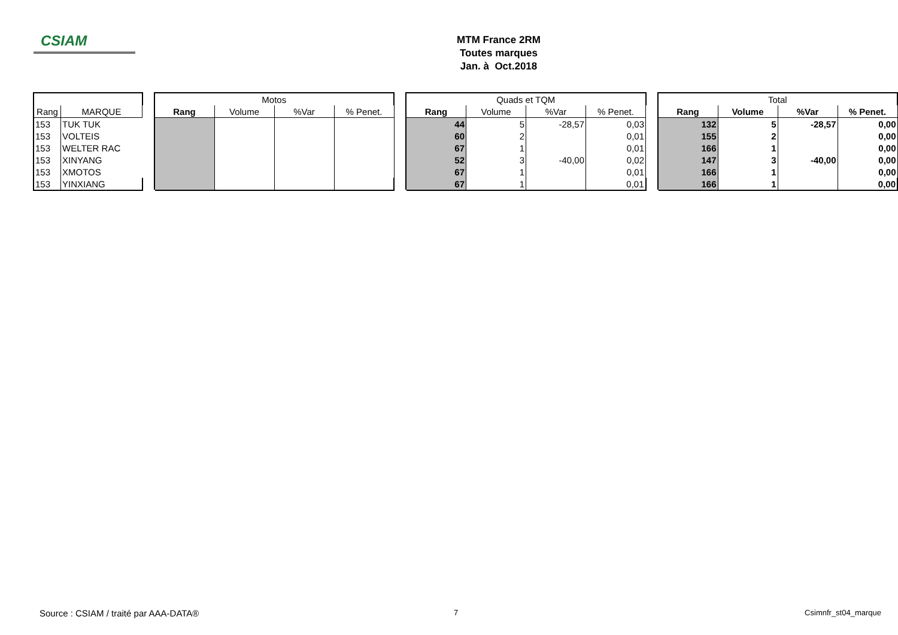CSIAM
MTM France 2RM
Toutes marques
Jan. à Oct.2018
| | | | Motos | | | | | Quads et TQM | | | | | Total | | | |
| Rang | MARQUE | | Rang | Volume | %Var | % Penet. | | Rang | Volume | %Var | % Penet. | | Rang | Volume | %Var | % Penet. |
| 153 | TUK TUK | | | | | | | 44 | 5 | -28,57 | 0,03 | | 132 | 5 | -28,57 | 0,00 |
| 153 | VOLTEIS | | | | | | | 60 | 2 | | 0,01 | | 155 | 2 | | 0,00 |
| 153 | WELTER RAC | | | | | | | 67 | 1 | | 0,01 | | 166 | 1 | | 0,00 |
| 153 | XINYANG | | | | | | | 52 | 3 | -40,00 | 0,02 | | 147 | 3 | -40,00 | 0,00 |
| 153 | XMOTOS | | | | | | | 67 | 1 | | 0,01 | | 166 | 1 | | 0,00 |
| 153 | YINXIANG | | | | | | | 67 | 1 | | 0,01 | | 166 | 1 | | 0,00 |
Source : CSIAM / traité par AAA-DATA®
7 Csimnfr_st04_marque